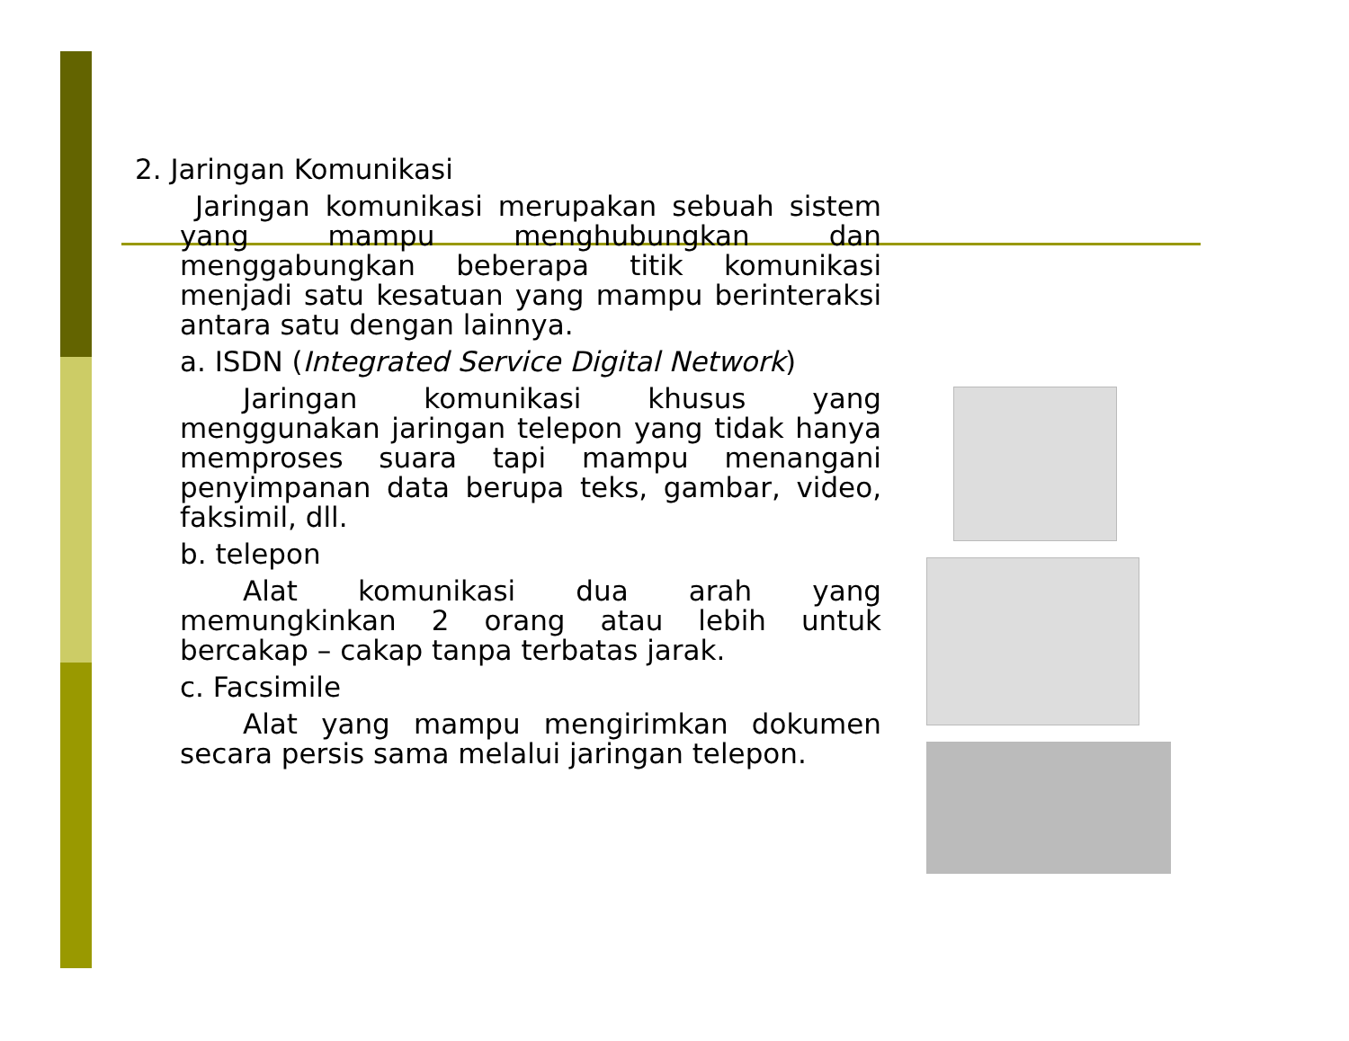2. Jaringan Komunikasi
Jaringan komunikasi merupakan sebuah sistem yang mampu menghubungkan dan menggabungkan beberapa titik komunikasi menjadi satu kesatuan yang mampu berinteraksi antara satu dengan lainnya.
a. ISDN (Integrated Service Digital Network)
Jaringan komunikasi khusus yang menggunakan jaringan telepon yang tidak hanya memproses suara tapi mampu menangani penyimpanan data berupa teks, gambar, video, faksimil, dll.
b. telepon
Alat komunikasi dua arah yang memungkinkan 2 orang atau lebih untuk bercakap – cakap tanpa terbatas jarak.
c. Facsimile
Alat yang mampu mengirimkan dokumen secara persis sama melalui jaringan telepon.